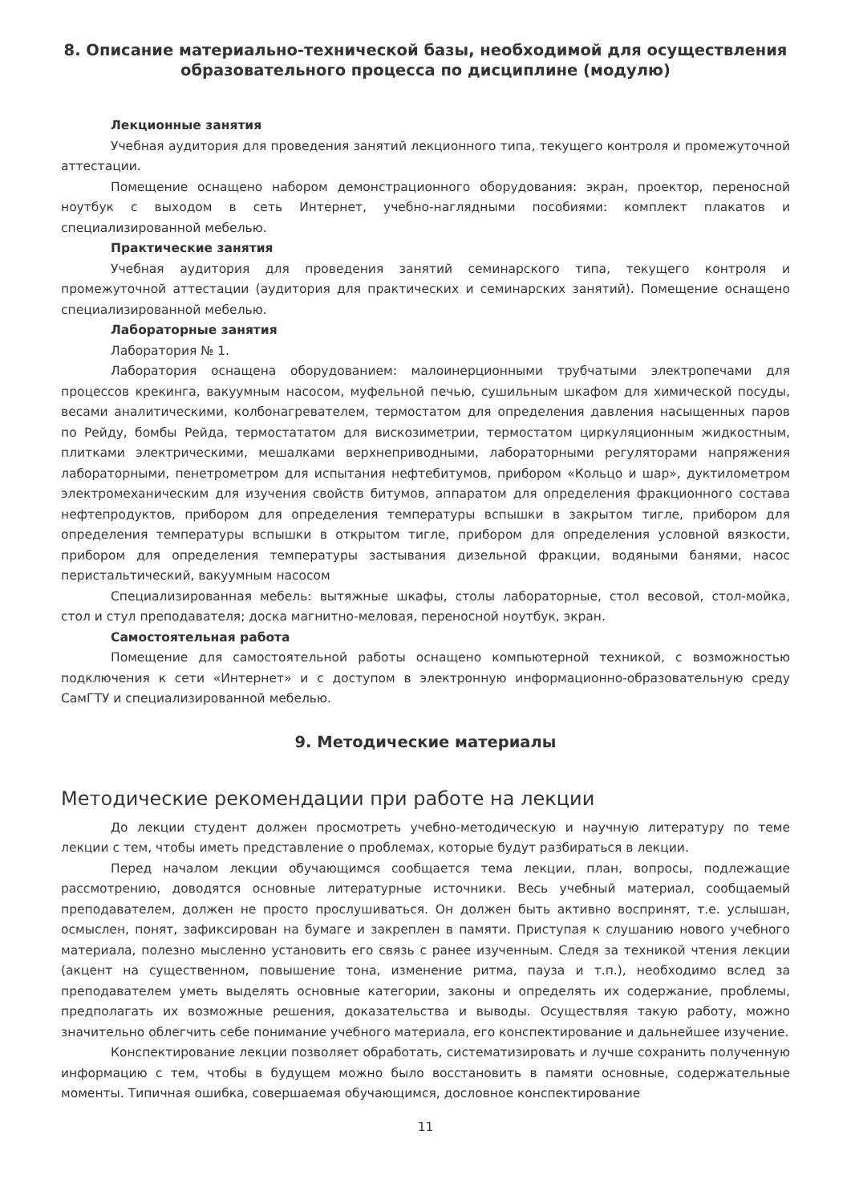8. Описание материально-технической базы, необходимой для осуществления образовательного процесса по дисциплине (модулю)
Лекционные занятия
Учебная аудитория для проведения занятий лекционного типа, текущего контроля и промежуточной аттестации.
Помещение оснащено набором демонстрационного оборудования: экран, проектор, переносной ноутбук с выходом в сеть Интернет, учебно-наглядными пособиями: комплект плакатов и специализированной мебелью.
Практические занятия
Учебная аудитория для проведения занятий семинарского типа, текущего контроля и промежуточной аттестации (аудитория для практических и семинарских занятий). Помещение оснащено специализированной мебелью.
Лабораторные занятия
Лаборатория № 1.
Лаборатория оснащена оборудованием: малоинерционными трубчатыми электропечами для процессов крекинга, вакуумным насосом, муфельной печью, сушильным шкафом для химической посуды, весами аналитическими, колбонагревателем, термостатом для определения давления насыщенных паров по Рейду, бомбы Рейда, термостататом для вискозиметрии, термостатом циркуляционным жидкостным, плитками электрическими, мешалками верхнеприводными, лабораторными регуляторами напряжения лабораторными, пенетрометром для испытания нефтебитумов, прибором «Кольцо и шар», дуктилометром электромеханическим для изучения свойств битумов, аппаратом для определения фракционного состава нефтепродуктов, прибором для определения температуры вспышки в закрытом тигле, прибором для определения температуры вспышки в открытом тигле, прибором для определения условной вязкости, прибором для определения температуры застывания дизельной фракции, водяными банями, насос перистальтический, вакуумным насосом
Специализированная мебель: вытяжные шкафы, столы лабораторные, стол весовой, стол-мойка, стол и стул преподавателя; доска магнитно-меловая, переносной ноутбук, экран.
Самостоятельная работа
Помещение для самостоятельной работы оснащено компьютерной техникой, с возможностью подключения к сети «Интернет» и с доступом в электронную информационно-образовательную среду СамГТУ и специализированной мебелью.
9. Методические материалы
Методические рекомендации при работе на лекции
До лекции студент должен просмотреть учебно-методическую и научную литературу по теме лекции с тем, чтобы иметь представление о проблемах, которые будут разбираться в лекции.
Перед началом лекции обучающимся сообщается тема лекции, план, вопросы, подлежащие рассмотрению, доводятся основные литературные источники. Весь учебный материал, сообщаемый преподавателем, должен не просто прослушиваться. Он должен быть активно воспринят, т.е. услышан, осмыслен, понят, зафиксирован на бумаге и закреплен в памяти. Приступая к слушанию нового учебного материала, полезно мысленно установить его связь с ранее изученным. Следя за техникой чтения лекции (акцент на существенном, повышение тона, изменение ритма, пауза и т.п.), необходимо вслед за преподавателем уметь выделять основные категории, законы и определять их содержание, проблемы, предполагать их возможные решения, доказательства и выводы. Осуществляя такую работу, можно значительно облегчить себе понимание учебного материала, его конспектирование и дальнейшее изучение.
Конспектирование лекции позволяет обработать, систематизировать и лучше сохранить полученную информацию с тем, чтобы в будущем можно было восстановить в памяти основные, содержательные моменты. Типичная ошибка, совершаемая обучающимся, дословное конспектирование
11